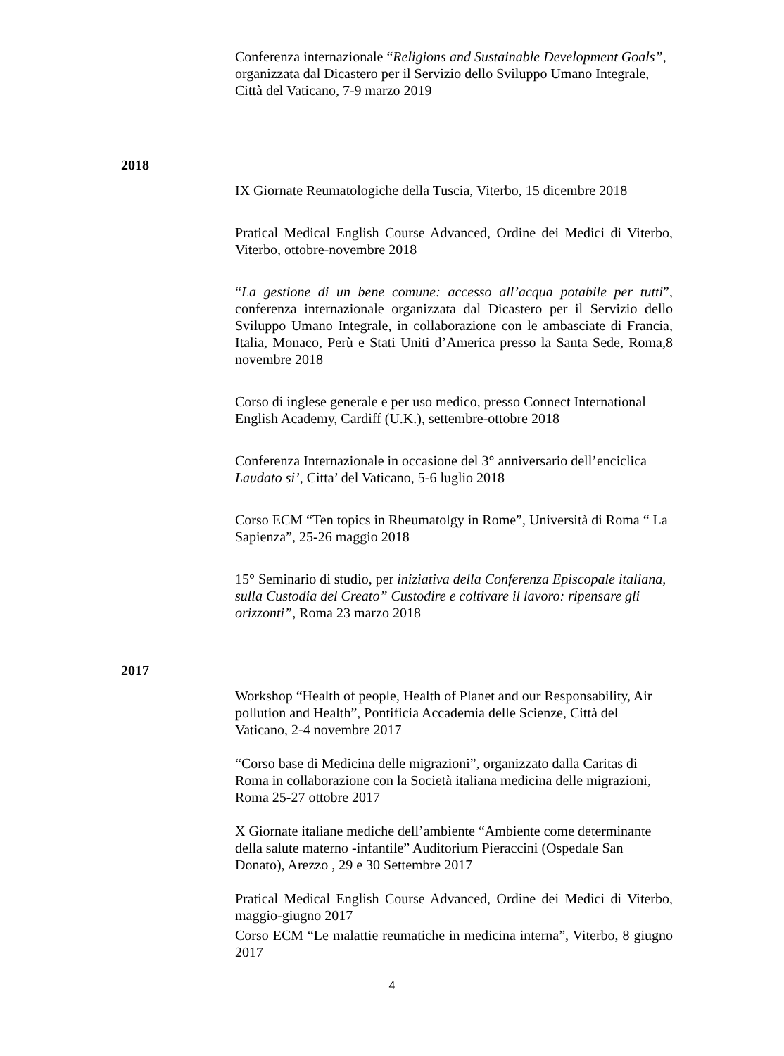Conferenza internazionale “Religions and Sustainable Development Goals”, organizzata dal Dicastero per il Servizio dello Sviluppo Umano Integrale, Città del Vaticano, 7-9 marzo 2019
2018
IX Giornate Reumatologiche della Tuscia, Viterbo, 15 dicembre 2018
Pratical Medical English Course Advanced, Ordine dei Medici di Viterbo, Viterbo, ottobre-novembre 2018
“La gestione di un bene comune: accesso all’acqua potabile per tutti”, conferenza internazionale organizzata dal Dicastero per il Servizio dello Sviluppo Umano Integrale, in collaborazione con le ambasciate di Francia, Italia, Monaco, Perù e Stati Uniti d’America presso la Santa Sede, Roma,8 novembre 2018
Corso di inglese generale e per uso medico, presso Connect International English Academy, Cardiff (U.K.), settembre-ottobre 2018
Conferenza Internazionale in occasione del 3° anniversario dell’enciclica Laudato si’, Citta’ del Vaticano, 5-6 luglio 2018
Corso ECM “Ten topics in Rheumatolgy in Rome”, Università di Roma “ La Sapienza”, 25-26 maggio 2018
15° Seminario di studio, per iniziativa della Conferenza Episcopale italiana, sulla Custodia del Creato” Custodire e coltivare il lavoro: ripensare gli orizzonti”, Roma 23 marzo 2018
2017
Workshop “Health of people, Health of Planet and our Responsability, Air pollution and Health”, Pontificia Accademia delle Scienze, Città del Vaticano, 2-4 novembre 2017
“Corso base di Medicina delle migrazioni”, organizzato dalla Caritas di Roma in collaborazione con la Società italiana medicina delle migrazioni, Roma 25-27 ottobre 2017
X Giornate italiane mediche dell’ambiente “Ambiente come determinante della salute materno -infantile” Auditorium Pieraccini (Ospedale San Donato), Arezzo , 29 e 30 Settembre 2017
Pratical Medical English Course Advanced, Ordine dei Medici di Viterbo, maggio-giugno 2017
Corso ECM “Le malattie reumatiche in medicina interna”, Viterbo, 8 giugno 2017
4